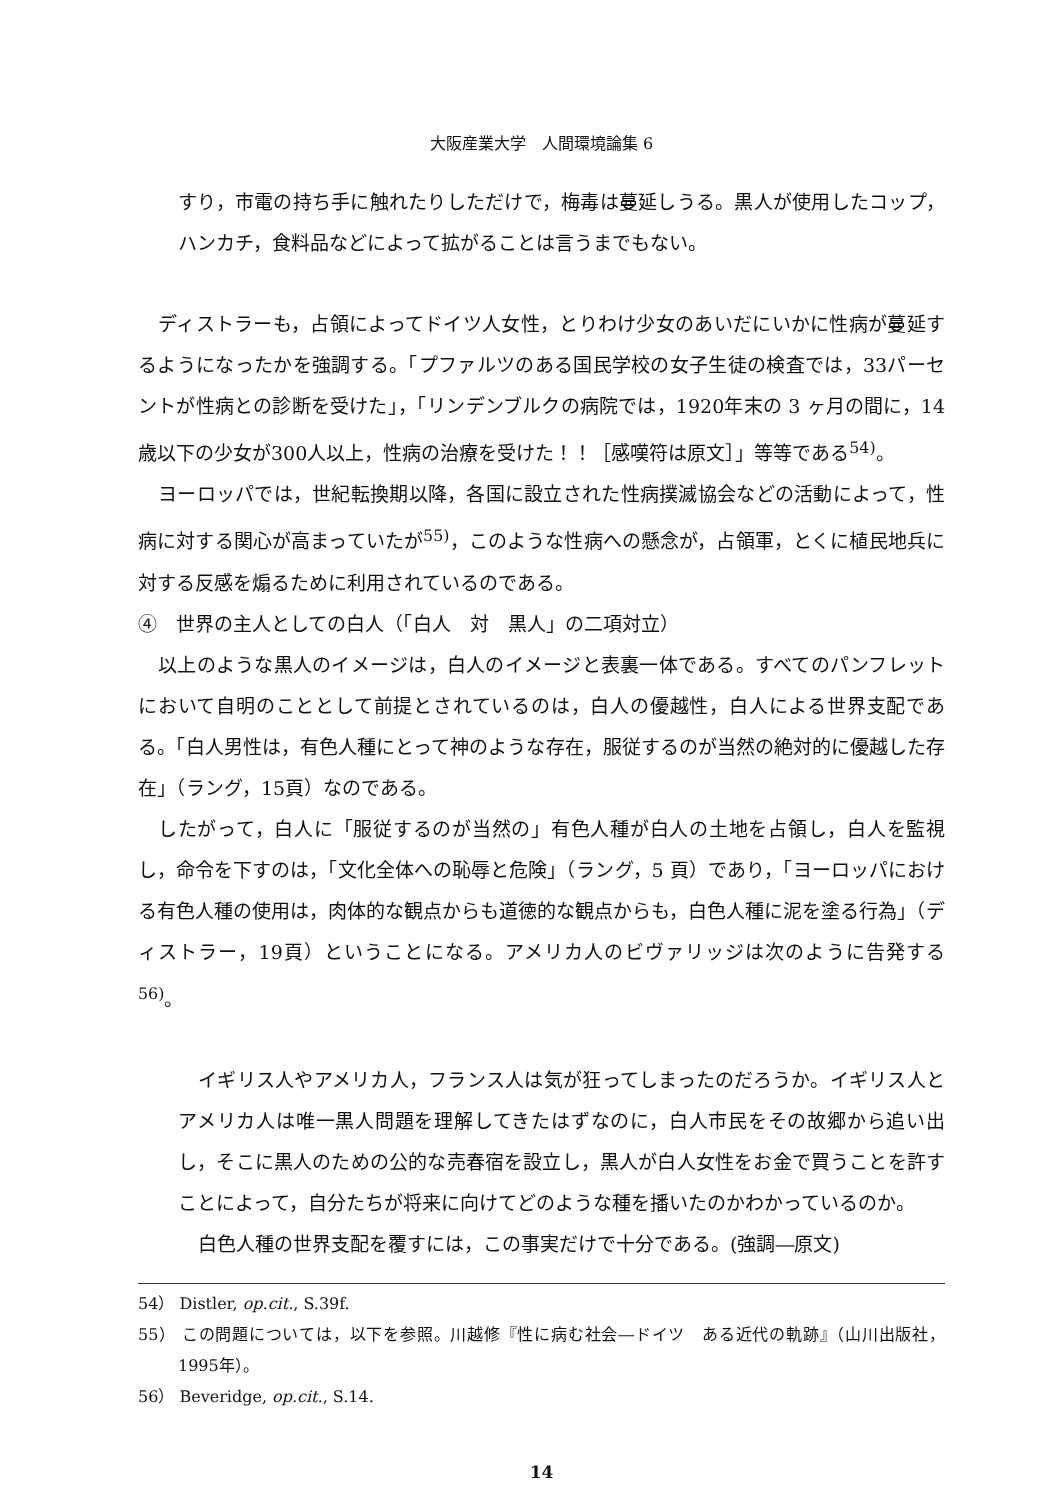大阪産業大学　人間環境論集 6
すり，市電の持ち手に触れたりしただけで，梅毒は蔓延しうる。黒人が使用したコップ，ハンカチ，食料品などによって拡がることは言うまでもない。
ディストラーも，占領によってドイツ人女性，とりわけ少女のあいだにいかに性病が蔓延するようになったかを強調する。「プファルツのある国民学校の女子生徒の検査では，33パーセントが性病との診断を受けた」，「リンデンブルクの病院では，1920年末の 3 ヶ月の間に，14歳以下の少女が300人以上，性病の治療を受けた！！［感嘆符は原文］」等等である<sup>54)</sup>。
ヨーロッパでは，世紀転換期以降，各国に設立された性病撲滅協会などの活動によって，性病に対する関心が高まっていたが<sup>55)</sup>，このような性病への懸念が，占領軍，とくに植民地兵に対する反感を煽るために利用されているのである。
④　世界の主人としての白人（「白人　対　黒人」の二項対立）
以上のような黒人のイメージは，白人のイメージと表裏一体である。すべてのパンフレットにおいて自明のこととして前提とされているのは，白人の優越性，白人による世界支配である。「白人男性は，有色人種にとって神のような存在，服従するのが当然の絶対的に優越した存在」（ラング，15頁）なのである。
したがって，白人に「服従するのが当然の」有色人種が白人の土地を占領し，白人を監視し，命令を下すのは，「文化全体への恥辱と危険」（ラング，5 頁）であり，「ヨーロッパにおける有色人種の使用は，肉体的な観点からも道徳的な観点からも，白色人種に泥を塗る行為」（ディストラー，19頁）ということになる。アメリカ人のビヴァリッジは次のように告発する<sup>56)</sup>。
イギリス人やアメリカ人，フランス人は気が狂ってしまったのだろうか。イギリス人とアメリカ人は唯一黒人問題を理解してきたはずなのに，白人市民をその故郷から追い出し，そこに黒人のための公的な売春宿を設立し，黒人が白人女性をお金で買うことを許すことによって，自分たちが将来に向けてどのような種を播いたのかわかっているのか。
白色人種の世界支配を覆すには，この事実だけで十分である。(強調―原文)
54） Distler, op.cit., S.39f.
55） この問題については，以下を参照。川越修『性に病む社会―ドイツ　ある近代の軌跡』（山川出版社，1995年）。
56） Beveridge, op.cit., S.14.
14